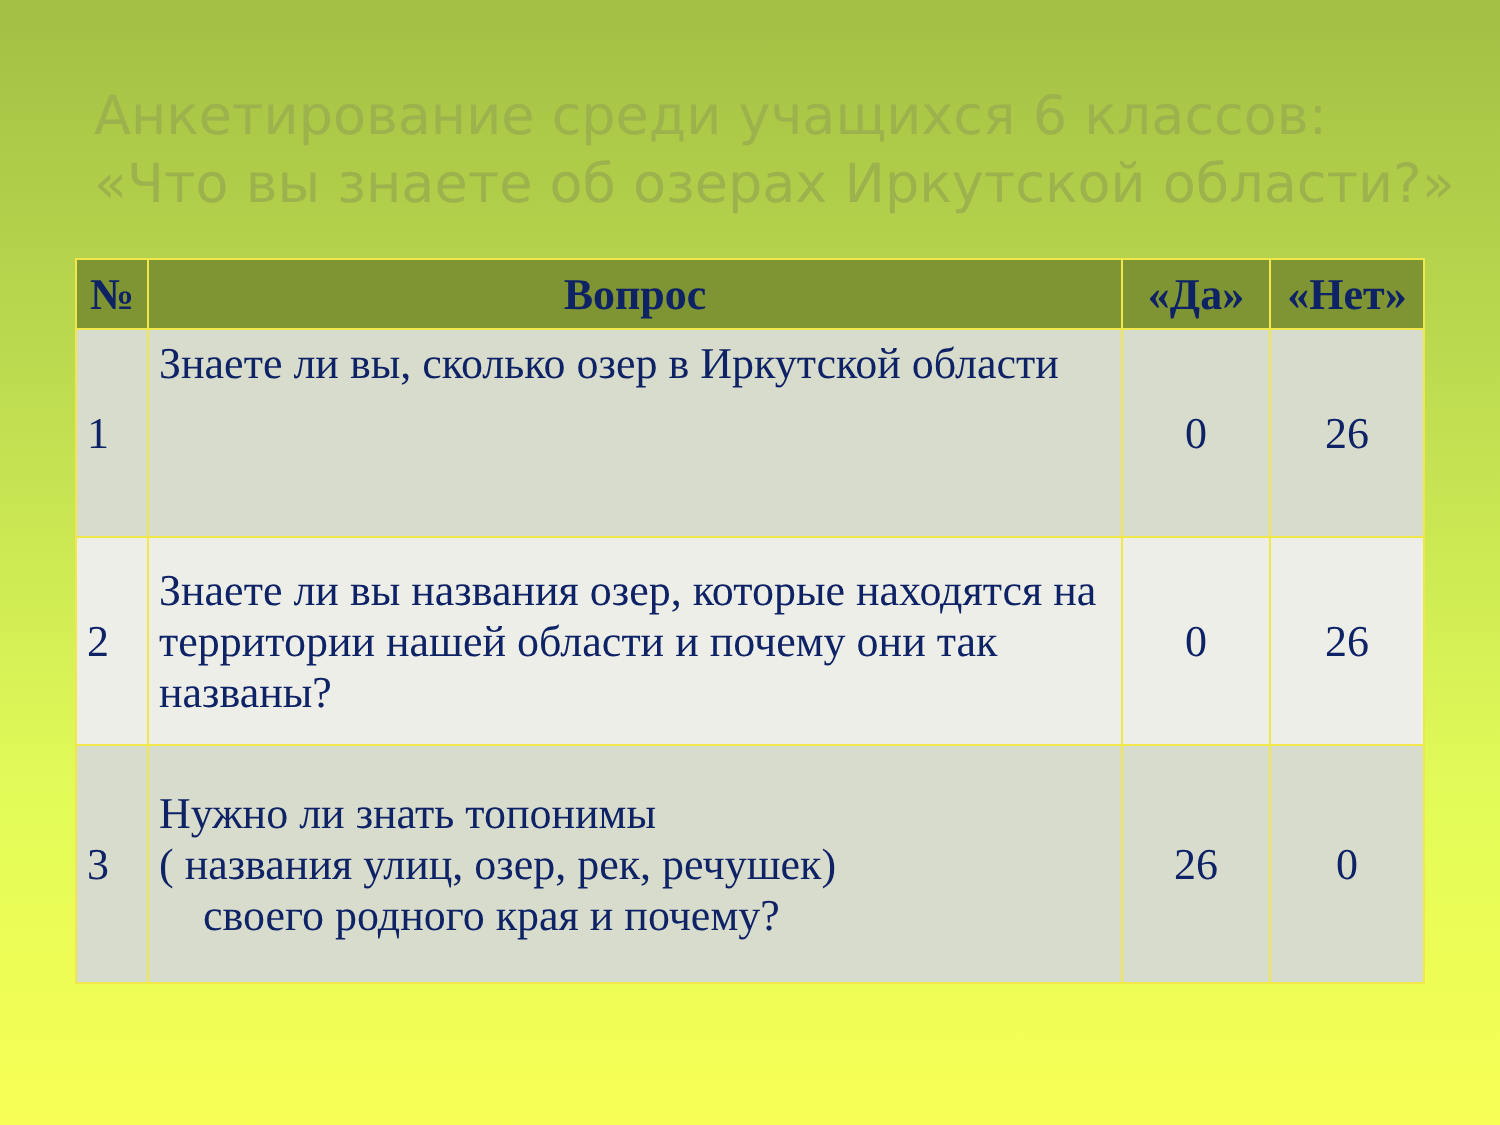Анкетирование среди учащихся 6 классов:
«Что вы знаете об озерах Иркутской области?»
| № | Вопрос | «Да» | «Нет» |
| --- | --- | --- | --- |
| 1 | Знаете ли вы, сколько озер в Иркутской области | 0 | 26 |
| 2 | Знаете ли вы названия озер, которые находятся на территории нашей области и почему они так названы? | 0 | 26 |
| 3 | Нужно ли знать топонимы ( названия улиц, озер, рек, речушек) своего родного края и почему? | 26 | 0 |